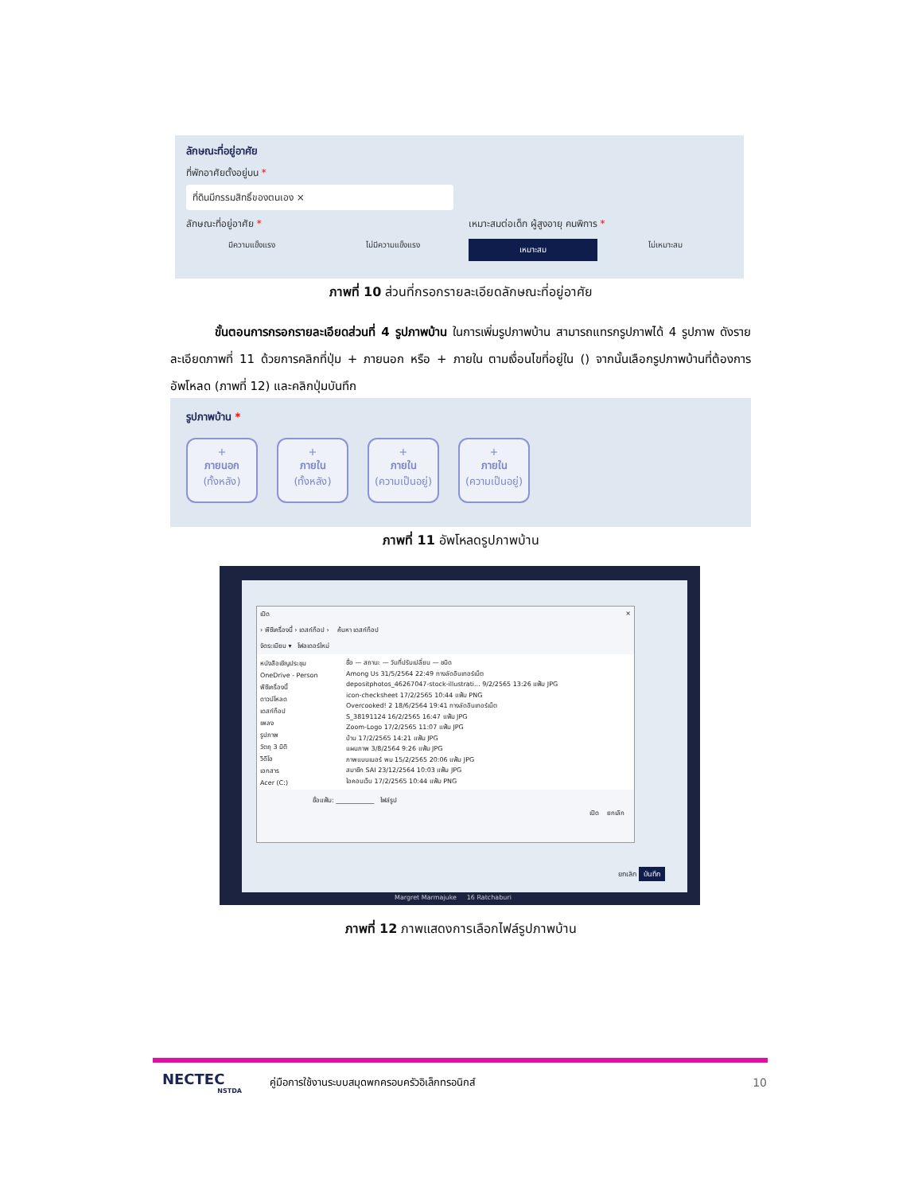ลักษณะที่อยู่อาศัย
ที่พักอาศัยตั้งอยู่บน *
ที่ดินมีกรรมสิทธิ์ของตนเอง ×
ลักษณะที่อยู่อาศัย * เหมาะสมต่อเด็ก ผู้สูงอายุ คนพิการ *
มีความแข็งแรง ไม่มีความแข็งแรง
เหมาะสม
ไม่เหมาะสม
ภาพที่ 10 ส่วนที่กรอกรายละเอียดลักษณะที่อยู่อาศัย
ขั้นตอนการกรอกรายละเอียดส่วนที่ 4 รูปภาพบ้าน ในการเพิ่มรูปภาพบ้าน สามารถแทรกรูปภาพได้ 4 รูปภาพ ดังรายละเอียดภาพที่ 11 ด้วยการคลิกที่ปุ่ม + ภายนอก หรือ + ภายใน ตามเงื่อนไขที่อยู่ใน () จากนั้นเลือกรูปภาพบ้านที่ต้องการอัพโหลด (ภาพที่ 12) และคลิกปุ่มบันทึก
รูปภาพบ้าน *
+
ภายนอก
(ทั้งหลัง)
+
ภายใน
(ทั้งหลัง)
+
ภายใน
(ความเป็นอยู่)
+
ภายใน
(ความเป็นอยู่)
ภาพที่ 11 อัพโหลดรูปภาพบ้าน
เปิด ×
› พีซีเครื่องนี้ › เดสก์ท็อป › ค้นหา เดสก์ท็อป
จัดระเบียบ ▾ โฟลเดอร์ใหม่
หนังสือเชิญประชุม
OneDrive - Person
พีซีเครื่องนี้
ดาวน์โหลด
เดสก์ท็อป
เพลง
รูปภาพ
วัตถุ 3 มิติ
วิดีโอ
เอกสาร
Acer (C:)
ชื่อ — สถานะ — วันที่ปรับเปลี่ยน — ชนิด
Among Us 31/5/2564 22:49 ทางลัดอินเทอร์เน็ต
depositphotos_46267047-stock-illustrati... 9/2/2565 13:26 แฟ้ม JPG
icon-checksheet 17/2/2565 10:44 แฟ้ม PNG
Overcooked! 2 18/6/2564 19:41 ทางลัดอินเทอร์เน็ต
S_38191124 16/2/2565 16:47 แฟ้ม JPG
Zoom-Logo 17/2/2565 11:07 แฟ้ม JPG
บ้าน 17/2/2565 14:21 แฟ้ม JPG
แผนภาพ 3/8/2564 9:26 แฟ้ม JPG
ภาพแบนเนอร์ พม 15/2/2565 20:06 แฟ้ม JPG
สมาชิก SAI 23/12/2564 10:03 แฟ้ม JPG
ไอคอนเว็บ 17/2/2565 10:44 แฟ้ม PNG
ชื่อแฟ้ม: ____________ ไฟล์รูป
เปิด ยกเลิก
ยกเลิก บันทึก
Margret Marmajuke 16 Ratchaburi
ภาพที่ 12 ภาพแสดงการเลือกไฟล์รูปภาพบ้าน
NECTEC
NSTDA
คู่มือการใช้งานระบบสมุดพกครอบครัวอิเล็กทรอนิกส์
10